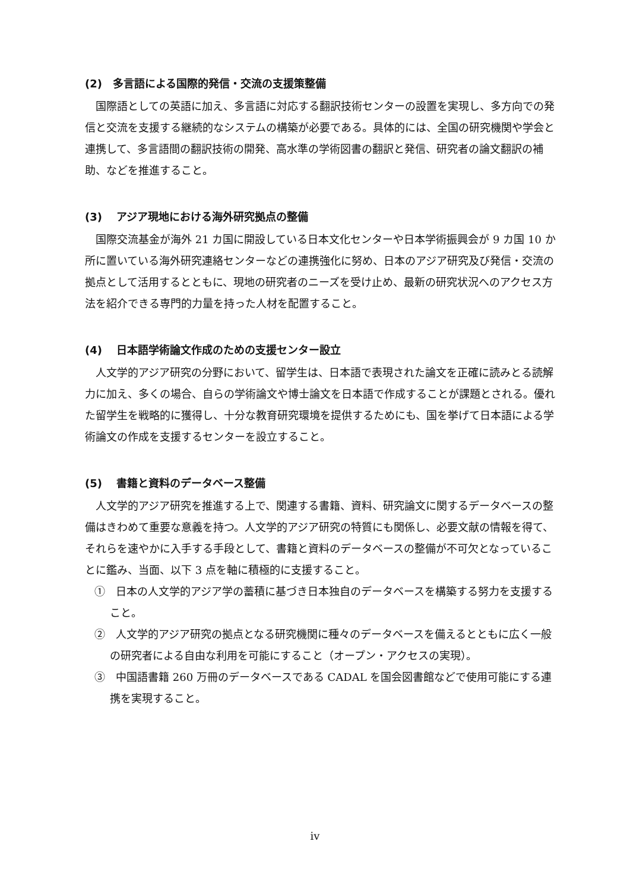(2)　多言語による国際的発信・交流の支援策整備
国際語としての英語に加え、多言語に対応する翻訳技術センターの設置を実現し、多方向での発信と交流を支援する継続的なシステムの構築が必要である。具体的には、全国の研究機関や学会と連携して、多言語間の翻訳技術の開発、高水準の学術図書の翻訳と発信、研究者の論文翻訳の補助、などを推進すること。
(3)　 アジア現地における海外研究拠点の整備
国際交流基金が海外 21 カ国に開設している日本文化センターや日本学術振興会が 9 カ国 10 か所に置いている海外研究連絡センターなどの連携強化に努め、日本のアジア研究及び発信・交流の拠点として活用するとともに、現地の研究者のニーズを受け止め、最新の研究状況へのアクセス方法を紹介できる専門的力量を持った人材を配置すること。
(4)　 日本語学術論文作成のための支援センター設立
人文学的アジア研究の分野において、留学生は、日本語で表現された論文を正確に読みとる読解力に加え、多くの場合、自らの学術論文や博士論文を日本語で作成することが課題とされる。優れた留学生を戦略的に獲得し、十分な教育研究環境を提供するためにも、国を挙げて日本語による学術論文の作成を支援するセンターを設立すること。
(5)　 書籍と資料のデータベース整備
人文学的アジア研究を推進する上で、関連する書籍、資料、研究論文に関するデータベースの整備はきわめて重要な意義を持つ。人文学的アジア研究の特質にも関係し、必要文献の情報を得て、それらを速やかに入手する手段として、書籍と資料のデータベースの整備が不可欠となっていることに鑑み、当面、以下 3 点を軸に積極的に支援すること。
①　日本の人文学的アジア学の蓄積に基づき日本独自のデータベースを構築する努力を支援すること。
②　人文学的アジア研究の拠点となる研究機関に種々のデータベースを備えるとともに広く一般の研究者による自由な利用を可能にすること（オープン・アクセスの実現）。
③　中国語書籍 260 万冊のデータベースである CADAL を国会図書館などで使用可能にする連携を実現すること。
iv